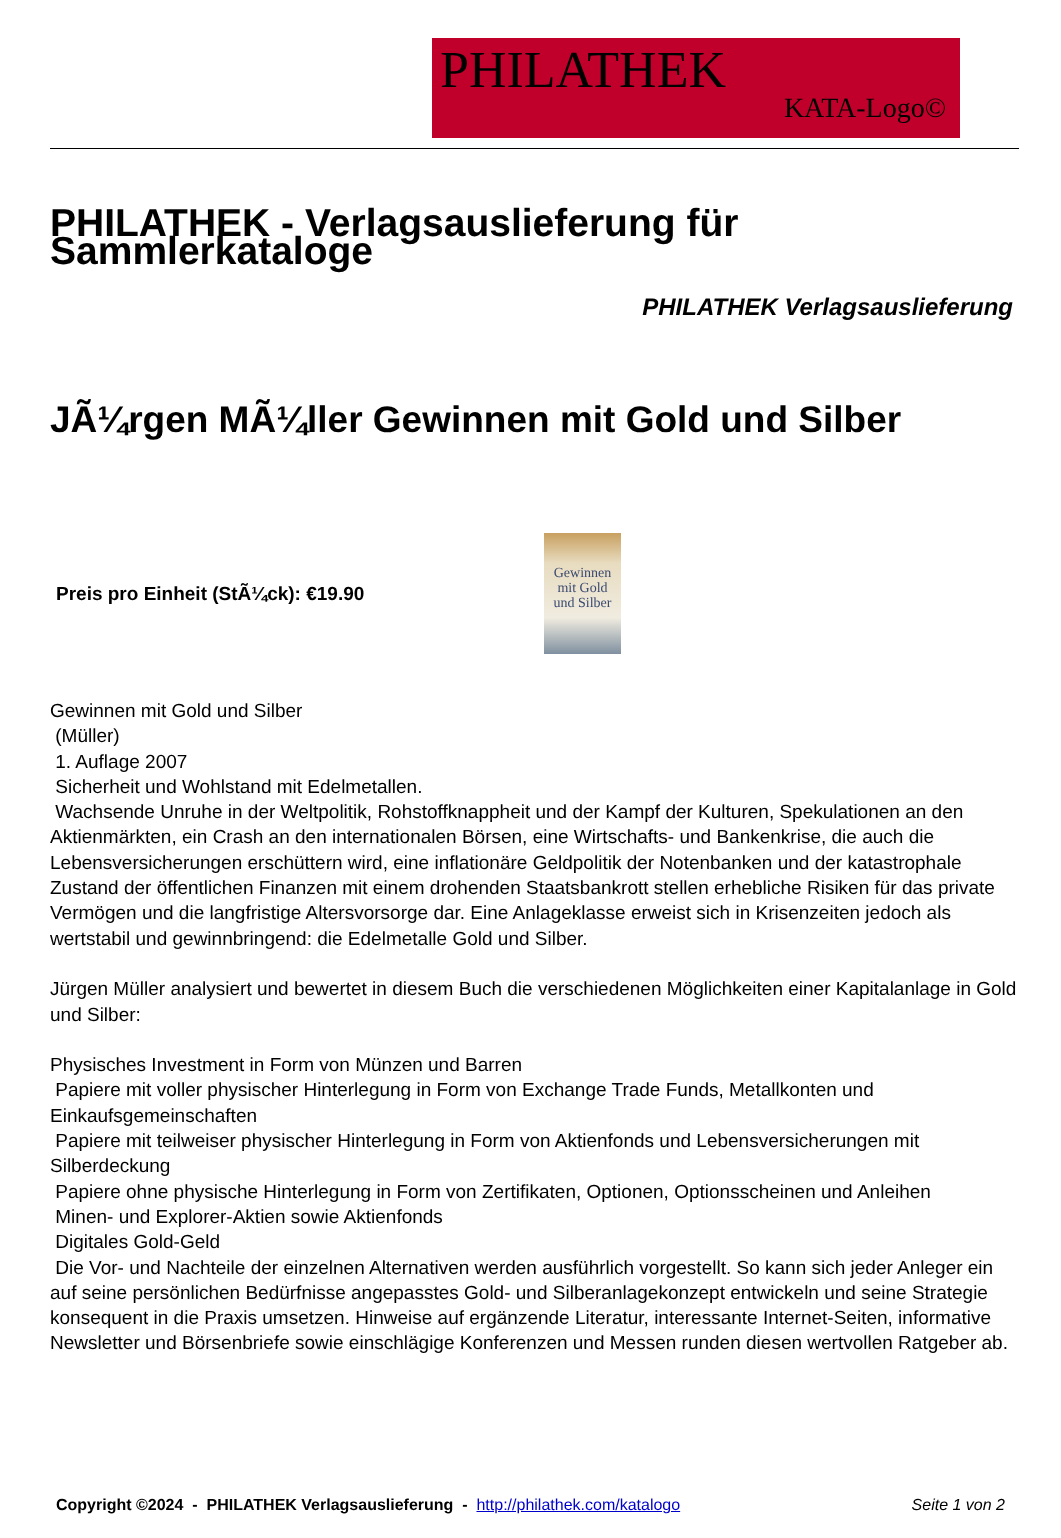PHILATHEK
KATA-Logo©
PHILATHEK - Verlagsauslieferung für Sammlerkataloge
PHILATHEK Verlagsauslieferung
JÃ¼rgen MÃ¼ller Gewinnen mit Gold und Silber
Preis pro Einheit (StÃ¼ck): €19.90
Gewinnen
mit Gold
und Silber
Gewinnen mit Gold und Silber
(Müller)
1. Auflage 2007
Sicherheit und Wohlstand mit Edelmetallen.
Wachsende Unruhe in der Weltpolitik, Rohstoffknappheit und der Kampf der Kulturen, Spekulationen an den Aktienmärkten, ein Crash an den internationalen Börsen, eine Wirtschafts- und Bankenkrise, die auch die Lebensversicherungen erschüttern wird, eine inflationäre Geldpolitik der Notenbanken und der katastrophale Zustand der öffentlichen Finanzen mit einem drohenden Staatsbankrott stellen erhebliche Risiken für das private Vermögen und die langfristige Altersvorsorge dar. Eine Anlageklasse erweist sich in Krisenzeiten jedoch als wertstabil und gewinnbringend: die Edelmetalle Gold und Silber.
Jürgen Müller analysiert und bewertet in diesem Buch die verschiedenen Möglichkeiten einer Kapitalanlage in Gold und Silber:
Physisches Investment in Form von Münzen und Barren
Papiere mit voller physischer Hinterlegung in Form von Exchange Trade Funds, Metallkonten und Einkaufsgemeinschaften
Papiere mit teilweiser physischer Hinterlegung in Form von Aktienfonds und Lebensversicherungen mit Silberdeckung
Papiere ohne physische Hinterlegung in Form von Zertifikaten, Optionen, Optionsscheinen und Anleihen
Minen- und Explorer-Aktien sowie Aktienfonds
Digitales Gold-Geld
Die Vor- und Nachteile der einzelnen Alternativen werden ausführlich vorgestellt. So kann sich jeder Anleger ein auf seine persönlichen Bedürfnisse angepasstes Gold- und Silberanlagekonzept entwickeln und seine Strategie konsequent in die Praxis umsetzen. Hinweise auf ergänzende Literatur, interessante Internet-Seiten, informative Newsletter und Börsenbriefe sowie einschlägige Konferenzen und Messen runden diesen wertvollen Ratgeber ab.
Copyright ©2024 - PHILATHEK Verlagsauslieferung - http://philathek.com/katalogo Seite 1 von 2